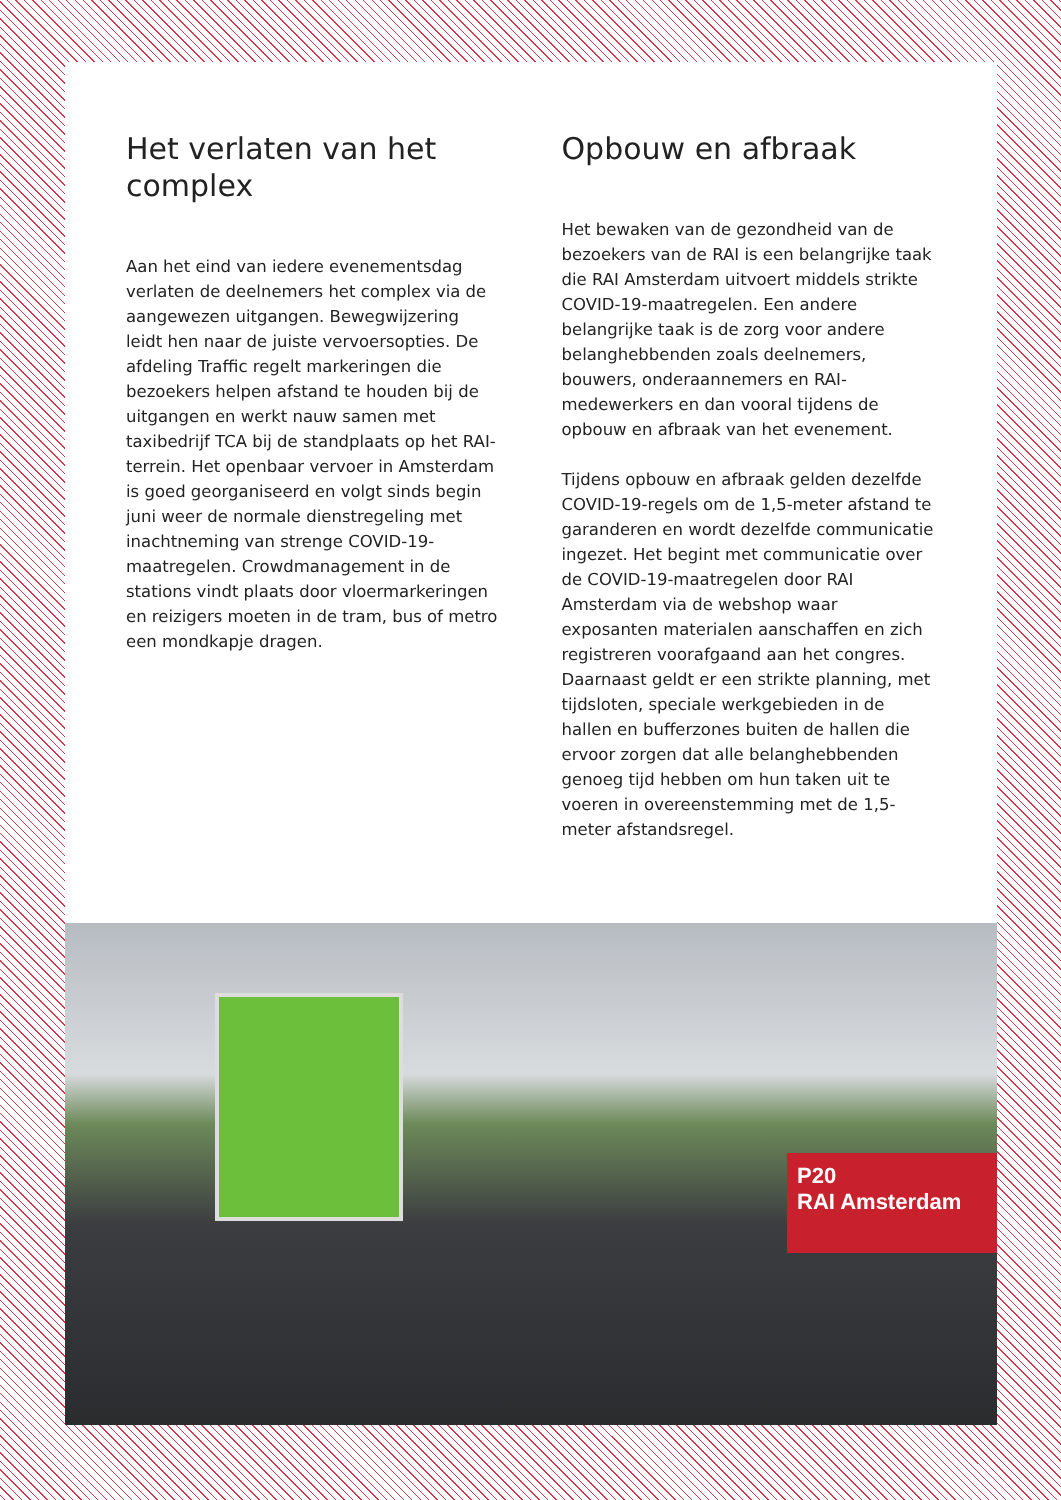Het verlaten van het complex
Aan het eind van iedere evenementsdag verlaten de deelnemers het complex via de aangewezen uitgangen. Bewegwijzering leidt hen naar de juiste vervoersopties. De afdeling Traffic regelt markeringen die bezoekers helpen afstand te houden bij de uitgangen en werkt nauw samen met taxibedrijf TCA bij de standplaats op het RAI-terrein. Het openbaar vervoer in Amsterdam is goed georganiseerd en volgt sinds begin juni weer de normale dienstregeling met inachtneming van strenge COVID-19-maatregelen. Crowdmanagement in de stations vindt plaats door vloermarkeringen en reizigers moeten in de tram, bus of metro een mondkapje dragen.
Opbouw en afbraak
Het bewaken van de gezondheid van de bezoekers van de RAI is een belangrijke taak die RAI Amsterdam uitvoert middels strikte COVID-19-maatregelen. Een andere belangrijke taak is de zorg voor andere belanghebbenden zoals deelnemers, bouwers, onderaannemers en RAI-medewerkers en dan vooral tijdens de opbouw en afbraak van het evenement.
Tijdens opbouw en afbraak gelden dezelfde COVID-19-regels om de 1,5-meter afstand te garanderen en wordt dezelfde communicatie ingezet. Het begint met communicatie over de COVID-19-maatregelen door RAI Amsterdam via de webshop waar exposanten materialen aanschaffen en zich registreren voorafgaand aan het congres. Daarnaast geldt er een strikte planning, met tijdsloten, speciale werkgebieden in de hallen en bufferzones buiten de hallen die ervoor zorgen dat alle belanghebbenden genoeg tijd hebben om hun taken uit te voeren in overeenstemming met de 1,5-meter afstandsregel.
P20
RAI Amsterdam